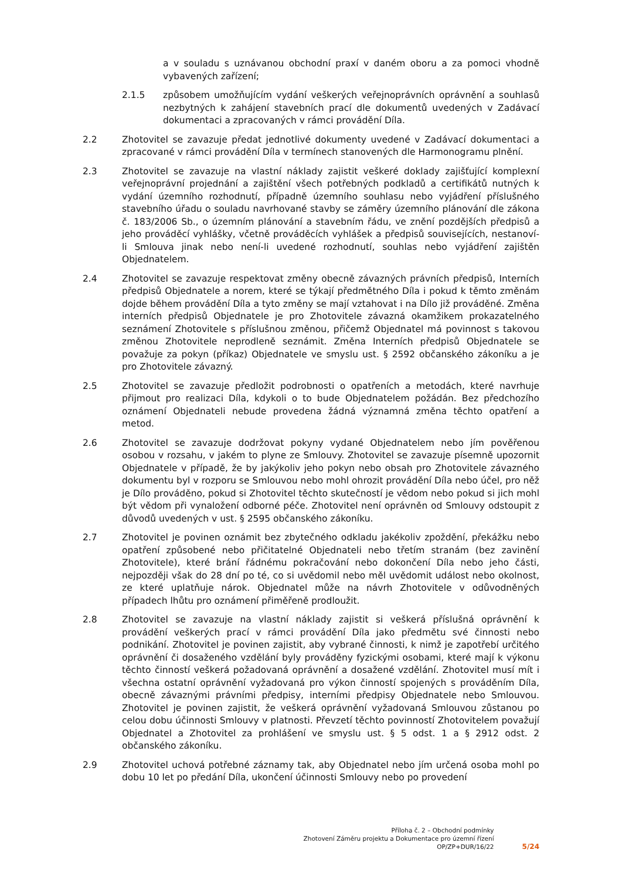a v souladu s uznávanou obchodní praxí v daném oboru a za pomoci vhodně vybavených zařízení;
2.1.5 způsobem umožňujícím vydání veškerých veřejnoprávních oprávnění a souhlasů nezbytných k zahájení stavebních prací dle dokumentů uvedených v Zadávací dokumentaci a zpracovaných v rámci provádění Díla.
2.2 Zhotovitel se zavazuje předat jednotlivé dokumenty uvedené v Zadávací dokumentaci a zpracované v rámci provádění Díla v termínech stanovených dle Harmonogramu plnění.
2.3 Zhotovitel se zavazuje na vlastní náklady zajistit veškeré doklady zajišťující komplexní veřejnoprávní projednání a zajištění všech potřebných podkladů a certifikátů nutných k vydání územního rozhodnutí, případně územního souhlasu nebo vyjádření příslušného stavebního úřadu o souladu navrhované stavby se záměry územního plánování dle zákona č. 183/2006 Sb., o územním plánování a stavebním řádu, ve znění pozdějších předpisů a jeho prováděcí vyhlášky, včetně prováděcích vyhlášek a předpisů souvisejících, nestanoví-li Smlouva jinak nebo není-li uvedené rozhodnutí, souhlas nebo vyjádření zajištěn Objednatelem.
2.4 Zhotovitel se zavazuje respektovat změny obecně závazných právních předpisů, Interních předpisů Objednatele a norem, které se týkají předmětného Díla i pokud k těmto změnám dojde během provádění Díla a tyto změny se mají vztahovat i na Dílo již prováděné. Změna interních předpisů Objednatele je pro Zhotovitele závazná okamžikem prokazatelného seznámení Zhotovitele s příslušnou změnou, přičemž Objednatel má povinnost s takovou změnou Zhotovitele neprodleně seznámit. Změna Interních předpisů Objednatele se považuje za pokyn (příkaz) Objednatele ve smyslu ust. § 2592 občanského zákoníku a je pro Zhotovitele závazný.
2.5 Zhotovitel se zavazuje předložit podrobnosti o opatřeních a metodách, které navrhuje přijmout pro realizaci Díla, kdykoli o to bude Objednatelem požádán. Bez předchozího oznámení Objednateli nebude provedena žádná významná změna těchto opatření a metod.
2.6 Zhotovitel se zavazuje dodržovat pokyny vydané Objednatelem nebo jím pověřenou osobou v rozsahu, v jakém to plyne ze Smlouvy. Zhotovitel se zavazuje písemně upozornit Objednatele v případě, že by jakýkoliv jeho pokyn nebo obsah pro Zhotovitele závazného dokumentu byl v rozporu se Smlouvou nebo mohl ohrozit provádění Díla nebo účel, pro něž je Dílo prováděno, pokud si Zhotovitel těchto skutečností je vědom nebo pokud si jich mohl být vědom při vynaložení odborné péče. Zhotovitel není oprávněn od Smlouvy odstoupit z důvodů uvedených v ust. § 2595 občanského zákoníku.
2.7 Zhotovitel je povinen oznámit bez zbytečného odkladu jakékoliv zpoždění, překážku nebo opatření způsobené nebo přičitatelné Objednateli nebo třetím stranám (bez zavinění Zhotovitele), které brání řádnému pokračování nebo dokončení Díla nebo jeho části, nejpozději však do 28 dní po té, co si uvědomil nebo měl uvědomit událost nebo okolnost, ze které uplatňuje nárok. Objednatel může na návrh Zhotovitele v odůvodněných případech lhůtu pro oznámení přiměřeně prodloužit.
2.8 Zhotovitel se zavazuje na vlastní náklady zajistit si veškerá příslušná oprávnění k provádění veškerých prací v rámci provádění Díla jako předmětu své činnosti nebo podnikání. Zhotovitel je povinen zajistit, aby vybrané činnosti, k nimž je zapotřebí určitého oprávnění či dosaženého vzdělání byly prováděny fyzickými osobami, které mají k výkonu těchto činností veškerá požadovaná oprávnění a dosažené vzdělání. Zhotovitel musí mít i všechna ostatní oprávnění vyžadovaná pro výkon činností spojených s prováděním Díla, obecně závaznými právními předpisy, interními předpisy Objednatele nebo Smlouvou. Zhotovitel je povinen zajistit, že veškerá oprávnění vyžadovaná Smlouvou zůstanou po celou dobu účinnosti Smlouvy v platnosti. Převzetí těchto povinností Zhotovitelem považují Objednatel a Zhotovitel za prohlášení ve smyslu ust. § 5 odst. 1 a § 2912 odst. 2 občanského zákoníku.
2.9 Zhotovitel uchová potřebné záznamy tak, aby Objednatel nebo jím určená osoba mohl po dobu 10 let po předání Díla, ukončení účinnosti Smlouvy nebo po provedení
Příloha č. 2 – Obchodní podmínky
Zhotovení Záměru projektu a Dokumentace pro územní řízení
OP/ZP+DUR/16/22
5/24